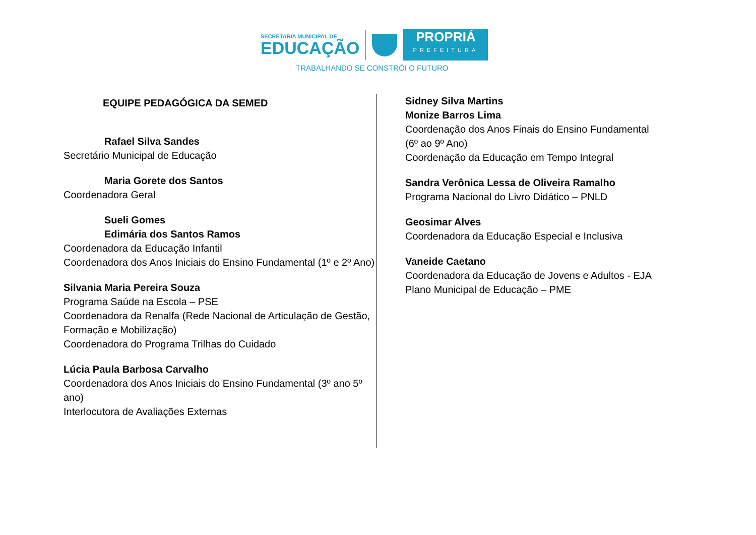SECRETARIA MUNICIPAL DE
EDUCAÇÃO
PROPRIÁ
PREFEITURA
TRABALHANDO SE CONSTRÓI O FUTURO
EQUIPE PEDAGÓGICA DA SEMED
Rafael Silva Sandes
Secretário Municipal de Educação
Maria Gorete dos Santos
Coordenadora Geral
Sueli Gomes
Edimária dos Santos Ramos
Coordenadora da Educação Infantil
Coordenadora dos Anos Iniciais do Ensino Fundamental (1º e 2º Ano)
Silvania Maria Pereira Souza
Programa Saúde na Escola – PSE
Coordenadora da Renalfa (Rede Nacional de Articulação de Gestão, Formação e Mobilização)
Coordenadora do Programa Trilhas do Cuidado
Lúcia Paula Barbosa Carvalho
Coordenadora dos Anos Iniciais do Ensino Fundamental (3º ano 5º ano)
Interlocutora de Avaliações Externas
Sidney Silva Martins
Monize Barros Lima
Coordenação dos Anos Finais do Ensino Fundamental
(6º ao 9º Ano)
Coordenação da Educação em Tempo Integral
Sandra Verônica Lessa de Oliveira Ramalho
Programa Nacional do Livro Didático – PNLD
Geosimar Alves
Coordenadora da Educação Especial e Inclusiva
Vaneide Caetano
Coordenadora da Educação de Jovens e Adultos - EJA
Plano Municipal de Educação – PME